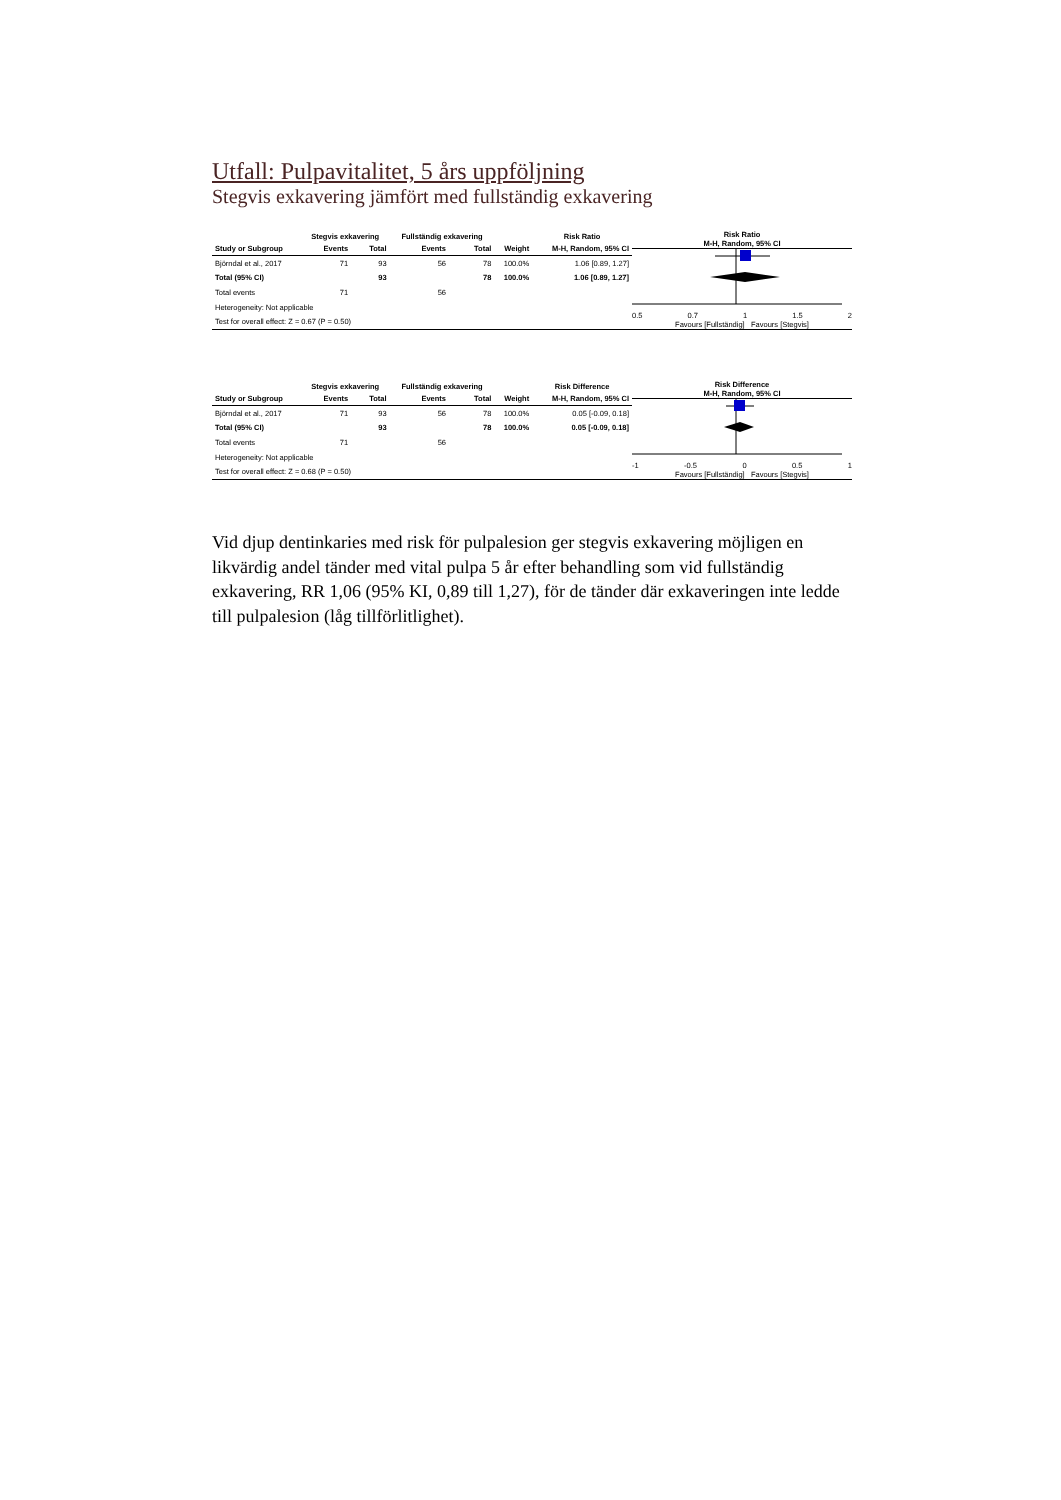Utfall: Pulpavitalitet, 5 års uppföljning
Stegvis exkavering jämfört med fullständig exkavering
| | Stegvis exkavering | | Fullständig exkavering | | | Risk Ratio |
| --- | --- | --- | --- | --- | --- | --- |
| Study or Subgroup | Events | Total | Events | Total | Weight | M-H, Random, 95% CI |
| Björndal et al., 2017 | 71 | 93 | 56 | 78 | 100.0% | 1.06 [0.89, 1.27] |
| Total (95% CI) | | 93 | | 78 | 100.0% | 1.06 [0.89, 1.27] |
| Total events | 71 | | 56 | | | |
| Heterogeneity: Not applicable | | | | | | |
| Test for overall effect: Z = 0.67 (P = 0.50) | | | | | | |
Risk Ratio
M-H, Random, 95% CI
0.5 0.7 1 1.5 2
Favours [Fullständig] Favours [Stegvis]
| | Stegvis exkavering | | Fullständig exkavering | | | Risk Difference |
| --- | --- | --- | --- | --- | --- | --- |
| Study or Subgroup | Events | Total | Events | Total | Weight | M-H, Random, 95% CI |
| Björndal et al., 2017 | 71 | 93 | 56 | 78 | 100.0% | 0.05 [-0.09, 0.18] |
| Total (95% CI) | | 93 | | 78 | 100.0% | 0.05 [-0.09, 0.18] |
| Total events | 71 | | 56 | | | |
| Heterogeneity: Not applicable | | | | | | |
| Test for overall effect: Z = 0.68 (P = 0.50) | | | | | | |
Risk Difference
M-H, Random, 95% CI
-1 -0.5 0 0.5 1
Favours [Fullständig] Favours [Stegvis]
Vid djup dentinkaries med risk för pulpalesion ger stegvis exkavering möjligen en likvärdig andel tänder med vital pulpa 5 år efter behandling som vid fullständig exkavering, RR 1,06 (95% KI, 0,89 till 1,27), för de tänder där exkaveringen inte ledde till pulpalesion (låg tillförlitlighet).